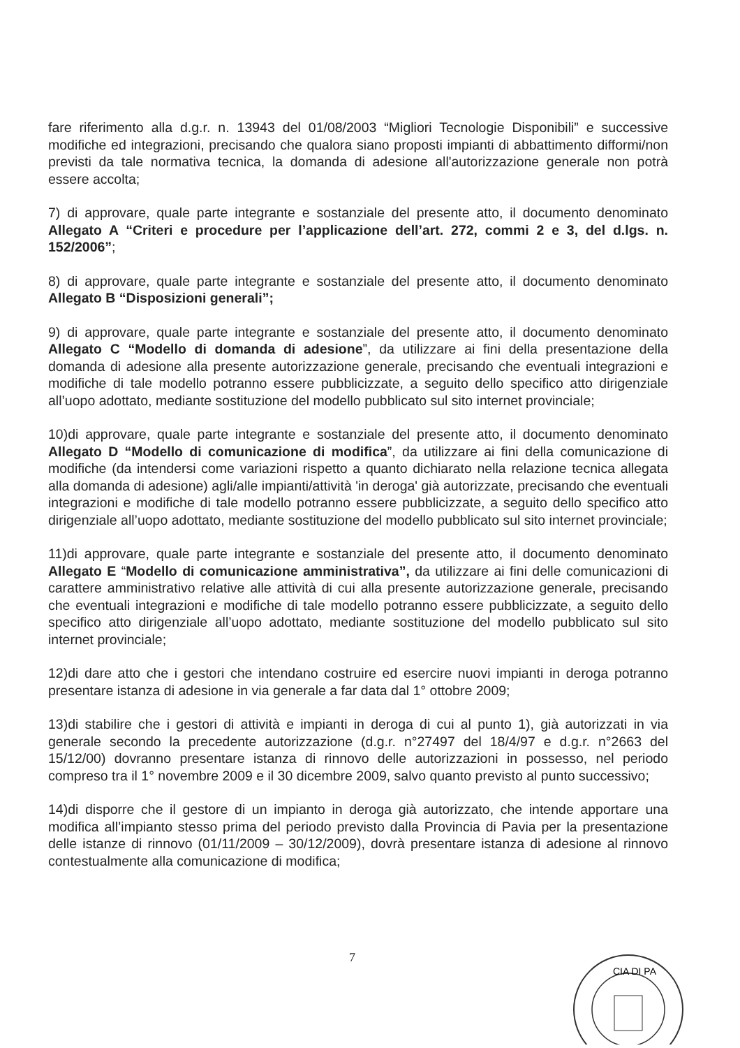fare riferimento alla d.g.r. n. 13943 del 01/08/2003 “Migliori Tecnologie Disponibili” e successive modifiche ed integrazioni, precisando che qualora siano proposti impianti di abbattimento difformi/non previsti da tale normativa tecnica, la domanda di adesione all'autorizzazione generale non potrà essere accolta;
7) di approvare, quale parte integrante e sostanziale del presente atto, il documento denominato Allegato A “Criteri e procedure per l’applicazione dell’art. 272, commi 2 e 3, del d.lgs. n. 152/2006”;
8) di approvare, quale parte integrante e sostanziale del presente atto, il documento denominato Allegato B “Disposizioni generali”;
9) di approvare, quale parte integrante e sostanziale del presente atto, il documento denominato Allegato C “Modello di domanda di adesione”, da utilizzare ai fini della presentazione della domanda di adesione alla presente autorizzazione generale, precisando che eventuali integrazioni e modifiche di tale modello potranno essere pubblicizzate, a seguito dello specifico atto dirigenziale all’uopo adottato, mediante sostituzione del modello pubblicato sul sito internet provinciale;
10)di approvare, quale parte integrante e sostanziale del presente atto, il documento denominato Allegato D “Modello di comunicazione di modifica”, da utilizzare ai fini della comunicazione di modifiche (da intendersi come variazioni rispetto a quanto dichiarato nella relazione tecnica allegata alla domanda di adesione) agli/alle impianti/attività 'in deroga' già autorizzate, precisando che eventuali integrazioni e modifiche di tale modello potranno essere pubblicizzate, a seguito dello specifico atto dirigenziale all’uopo adottato, mediante sostituzione del modello pubblicato sul sito internet provinciale;
11)di approvare, quale parte integrante e sostanziale del presente atto, il documento denominato Allegato E “Modello di comunicazione amministrativa”, da utilizzare ai fini delle comunicazioni di carattere amministrativo relative alle attività di cui alla presente autorizzazione generale, precisando che eventuali integrazioni e modifiche di tale modello potranno essere pubblicizzate, a seguito dello specifico atto dirigenziale all’uopo adottato, mediante sostituzione del modello pubblicato sul sito internet provinciale;
12)di dare atto che i gestori che intendano costruire ed esercire nuovi impianti in deroga potranno presentare istanza di adesione in via generale a far data dal 1° ottobre 2009;
13)di stabilire che i gestori di attività e impianti in deroga di cui al punto 1), già autorizzati in via generale secondo la precedente autorizzazione (d.g.r. n°27497 del 18/4/97 e d.g.r. n°2663 del 15/12/00) dovranno presentare istanza di rinnovo delle autorizzazioni in possesso, nel periodo compreso tra il 1° novembre 2009 e il 30 dicembre 2009, salvo quanto previsto al punto successivo;
14)di disporre che il gestore di un impianto in deroga già autorizzato, che intende apportare una modifica all’impianto stesso prima del periodo previsto dalla Provincia di Pavia per la presentazione delle istanze di rinnovo (01/11/2009 – 30/12/2009), dovrà presentare istanza di adesione al rinnovo contestualmente alla comunicazione di modifica;
7
CIA DI PA